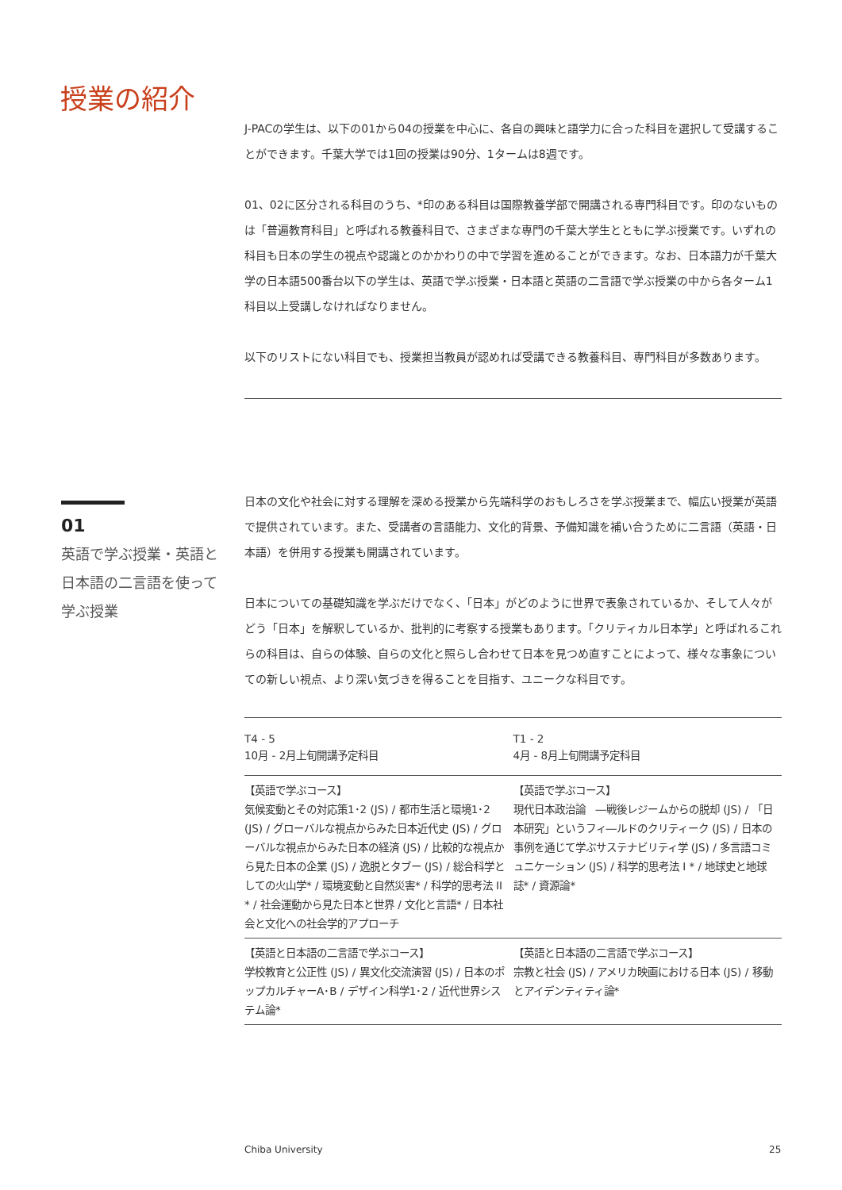授業の紹介
J-PACの学生は、以下の01から04の授業を中心に、各自の興味と語学力に合った科目を選択して受講することができます。千葉大学では1回の授業は90分、1タームは8週です。
01、02に区分される科目のうち、*印のある科目は国際教養学部で開講される専門科目です。印のないものは「普遍教育科目」と呼ばれる教養科目で、さまざまな専門の千葉大学生とともに学ぶ授業です。いずれの科目も日本の学生の視点や認識とのかかわりの中で学習を進めることができます。なお、日本語力が千葉大学の日本語500番台以下の学生は、英語で学ぶ授業・日本語と英語の二言語で学ぶ授業の中から各ターム1科目以上受講しなければなりません。
以下のリストにない科目でも、授業担当教員が認めれば受講できる教養科目、専門科目が多数あります。
01
英語で学ぶ授業・英語と日本語の二言語を使って学ぶ授業
日本の文化や社会に対する理解を深める授業から先端科学のおもしろさを学ぶ授業まで、幅広い授業が英語で提供されています。また、受講者の言語能力、文化的背景、予備知識を補い合うために二言語（英語・日本語）を併用する授業も開講されています。
日本についての基礎知識を学ぶだけでなく、「日本」がどのように世界で表象されているか、そして人々がどう「日本」を解釈しているか、批判的に考察する授業もあります。「クリティカル日本学」と呼ばれるこれらの科目は、自らの体験、自らの文化と照らし合わせて日本を見つめ直すことによって、様々な事象についての新しい視点、より深い気づきを得ることを目指す、ユニークな科目です。
| T4 - 5 10月 - 2月上旬開講予定科目 | T1 - 2 4月 - 8月上旬開講予定科目 |
| 【英語で学ぶコース】 気候変動とその対応策1･2 (JS) / 都市生活と環境1･2 (JS) / グローバルな視点からみた日本近代史 (JS) / グローバルな視点からみた日本の経済 (JS) / 比較的な視点から見た日本の企業 (JS) / 逸脱とタブー (JS) / 総合科学としての火山学* / 環境変動と自然災害* / 科学的思考法 II * / 社会運動から見た日本と世界 / 文化と言語* / 日本社会と文化への社会学的アプローチ | 【英語で学ぶコース】 現代日本政治論 ―戦後レジームからの脱却 (JS) / 「日本研究」というフィ―ルドのクリティーク (JS) / 日本の事例を通じて学ぶサステナビリティ学 (JS) / 多言語コミュニケーション (JS) / 科学的思考法 I * / 地球史と地球誌* / 資源論* |
| 【英語と日本語の二言語で学ぶコース】 学校教育と公正性 (JS) / 異文化交流演習 (JS) / 日本のポップカルチャーA･B / デザイン科学1･2 / 近代世界システム論* | 【英語と日本語の二言語で学ぶコース】 宗教と社会 (JS) / アメリカ映画における日本 (JS) / 移動とアイデンティティ論* |
Chiba University 25